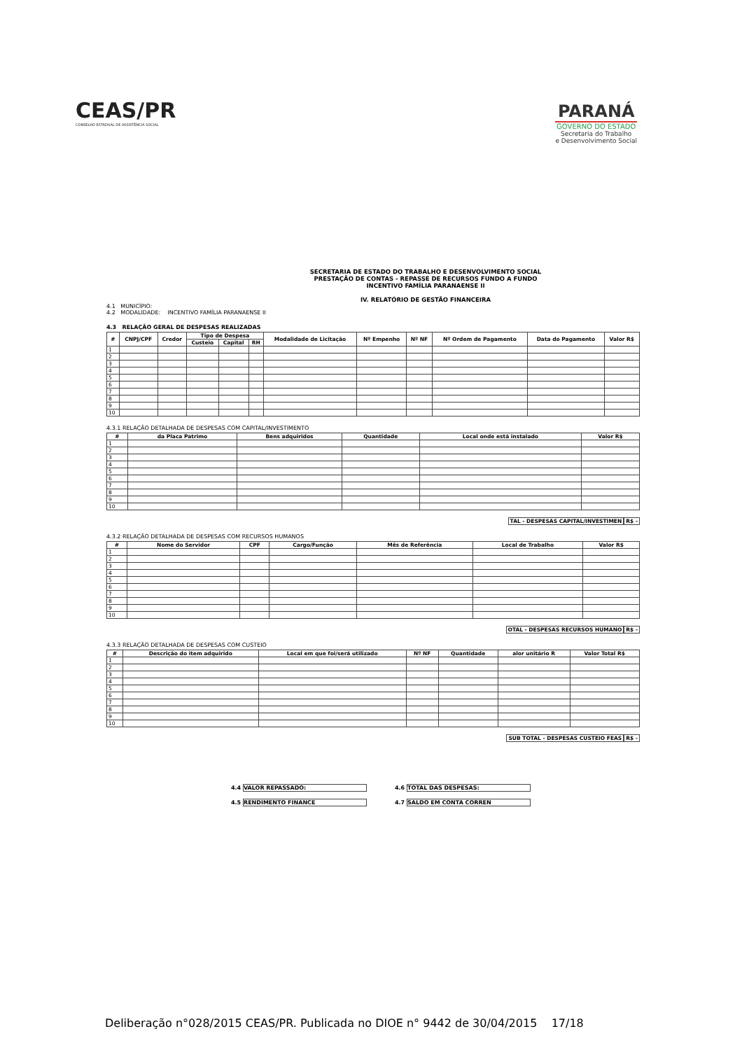CEAS/PR
CONSELHO ESTADUAL DE ASSISTÊNCIA SOCIAL
PARANÁ
GOVERNO DO ESTADO
Secretaria do Trabalho
e Desenvolvimento Social
SECRETARIA DE ESTADO DO TRABALHO E DESENVOLVIMENTO SOCIAL
PRESTAÇÃO DE CONTAS - REPASSE DE RECURSOS FUNDO A FUNDO
INCENTIVO FAMÍLIA PARANAENSE II
IV. RELATÓRIO DE GESTÃO FINANCEIRA
4.1 MUNICÍPIO:
4.2 MODALIDADE: INCENTIVO FAMÍLIA PARANAENSE II
4.3 RELAÇÃO GERAL DE DESPESAS REALIZADAS
| # | CNPJ/CPF | Credor | Tipo de Despesa | | | Modalidade de Licitação | Nº Empenho | Nº NF | Nº Ordem de Pagamento | Data do Pagamento | Valor R$ |
| --- | --- | --- | --- | --- | --- | --- | --- | --- | --- | --- | --- |
| | | | Custeio | Capital | RH | | | | | | |
| 1 | | | | | | | | | | | |
| 2 | | | | | | | | | | | |
| 3 | | | | | | | | | | | |
| 4 | | | | | | | | | | | |
| 5 | | | | | | | | | | | |
| 6 | | | | | | | | | | | |
| 7 | | | | | | | | | | | |
| 8 | | | | | | | | | | | |
| 9 | | | | | | | | | | | |
| 10 | | | | | | | | | | | |
4.3.1 RELAÇÃO DETALHADA DE DESPESAS COM CAPITAL/INVESTIMENTO
| # | da Placa Patrimo | Bens adquiridos | Quantidade | Local onde está instalado | Valor R$ |
| --- | --- | --- | --- | --- | --- |
| 1 | | | | | |
| 2 | | | | | |
| 3 | | | | | |
| 4 | | | | | |
| 5 | | | | | |
| 6 | | | | | |
| 7 | | | | | |
| 8 | | | | | |
| 9 | | | | | |
| 10 | | | | | |
TAL - DESPESAS CAPITAL/INVESTIMEN R$ -
4.3.2 RELAÇÃO DETALHADA DE DESPESAS COM RECURSOS HUMANOS
| # | Nome do Servidor | CPF | Cargo/Função | Mês de Referência | Local de Trabalho | Valor R$ |
| --- | --- | --- | --- | --- | --- | --- |
| 1 | | | | | | |
| 2 | | | | | | |
| 3 | | | | | | |
| 4 | | | | | | |
| 5 | | | | | | |
| 6 | | | | | | |
| 7 | | | | | | |
| 8 | | | | | | |
| 9 | | | | | | |
| 10 | | | | | | |
OTAL - DESPESAS RECURSOS HUMANO R$ -
4.3.3 RELAÇÃO DETALHADA DE DESPESAS COM CUSTEIO
| # | Descrição do item adquirido | Local em que foi/será utilizado | Nº NF | Quantidade | alor unitário R | Valor Total R$ |
| --- | --- | --- | --- | --- | --- | --- |
| 1 | | | | | | |
| 2 | | | | | | |
| 3 | | | | | | |
| 4 | | | | | | |
| 5 | | | | | | |
| 6 | | | | | | |
| 7 | | | | | | |
| 8 | | | | | | |
| 9 | | | | | | |
| 10 | | | | | | |
SUB TOTAL - DESPESAS CUSTEIO FEAS R$ -
4.4 VALOR REPASSADO:
4.5 RENDIMENTO FINANCE
4.6 TOTAL DAS DESPESAS:
4.7 SALDO EM CONTA CORREN
Deliberação n°028/2015 CEAS/PR. Publicada no DIOE n° 9442 de 30/04/2015 17/18